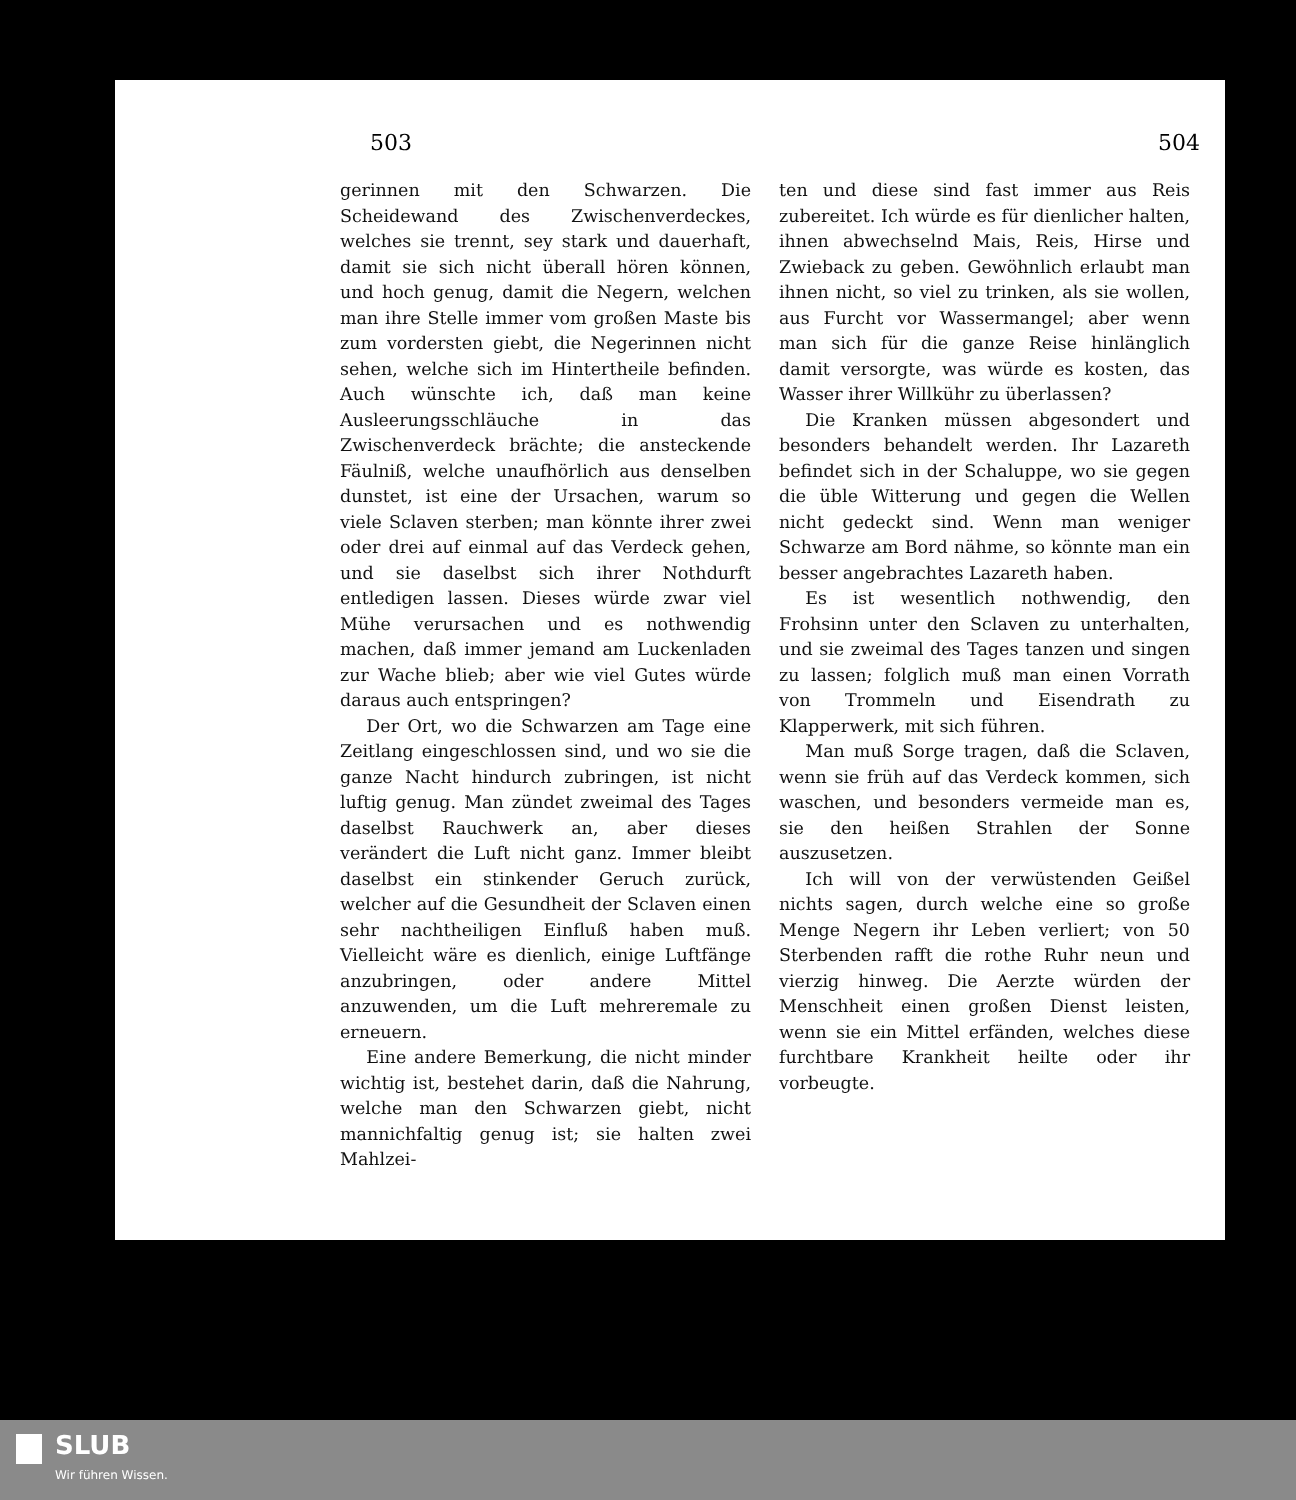503 504
gerinnen mit den Schwarzen. Die Scheidewand des Zwischenverdeckes, welches sie trennt, sey stark und dauerhaft, damit sie sich nicht überall hören können, und hoch genug, damit die Negern, welchen man ihre Stelle immer vom großen Maste bis zum vordersten giebt, die Negerinnen nicht sehen, welche sich im Hintertheile befinden. Auch wünschte ich, daß man keine Ausleerungsschläuche in das Zwischenverdeck brächte; die ansteckende Fäulniß, welche unaufhörlich aus denselben dunstet, ist eine der Ursachen, warum so viele Sclaven sterben; man könnte ihrer zwei oder drei auf einmal auf das Verdeck gehen, und sie daselbst sich ihrer Nothdurft entledigen lassen. Dieses würde zwar viel Mühe verursachen und es nothwendig machen, daß immer jemand am Luckenladen zur Wache blieb; aber wie viel Gutes würde daraus auch entspringen?
Der Ort, wo die Schwarzen am Tage eine Zeitlang eingeschlossen sind, und wo sie die ganze Nacht hindurch zubringen, ist nicht luftig genug. Man zündet zweimal des Tages daselbst Rauchwerk an, aber dieses verändert die Luft nicht ganz. Immer bleibt daselbst ein stinkender Geruch zurück, welcher auf die Gesundheit der Sclaven einen sehr nachtheiligen Einfluß haben muß. Vielleicht wäre es dienlich, einige Luftfänge anzubringen, oder andere Mittel anzuwenden, um die Luft mehreremale zu erneuern.
Eine andere Bemerkung, die nicht minder wichtig ist, bestehet darin, daß die Nahrung, welche man den Schwarzen giebt, nicht mannichfaltig genug ist; sie halten zwei Mahlzei-
ten und diese sind fast immer aus Reis zubereitet. Ich würde es für dienlicher halten, ihnen abwechselnd Mais, Reis, Hirse und Zwieback zu geben. Gewöhnlich erlaubt man ihnen nicht, so viel zu trinken, als sie wollen, aus Furcht vor Wassermangel; aber wenn man sich für die ganze Reise hinlänglich damit versorgte, was würde es kosten, das Wasser ihrer Willkühr zu überlassen?
Die Kranken müssen abgesondert und besonders behandelt werden. Ihr Lazareth befindet sich in der Schaluppe, wo sie gegen die üble Witterung und gegen die Wellen nicht gedeckt sind. Wenn man weniger Schwarze am Bord nähme, so könnte man ein besser angebrachtes Lazareth haben.
Es ist wesentlich nothwendig, den Frohsinn unter den Sclaven zu unterhalten, und sie zweimal des Tages tanzen und singen zu lassen; folglich muß man einen Vorrath von Trommeln und Eisendrath zu Klapperwerk, mit sich führen.
Man muß Sorge tragen, daß die Sclaven, wenn sie früh auf das Verdeck kommen, sich waschen, und besonders vermeide man es, sie den heißen Strahlen der Sonne auszusetzen.
Ich will von der verwüstenden Geißel nichts sagen, durch welche eine so große Menge Negern ihr Leben verliert; von 50 Sterbenden rafft die rothe Ruhr neun und vierzig hinweg. Die Aerzte würden der Menschheit einen großen Dienst leisten, wenn sie ein Mittel erfänden, welches diese furchtbare Krankheit heilte oder ihr vorbeugte.
SLUB
Wir führen Wissen.